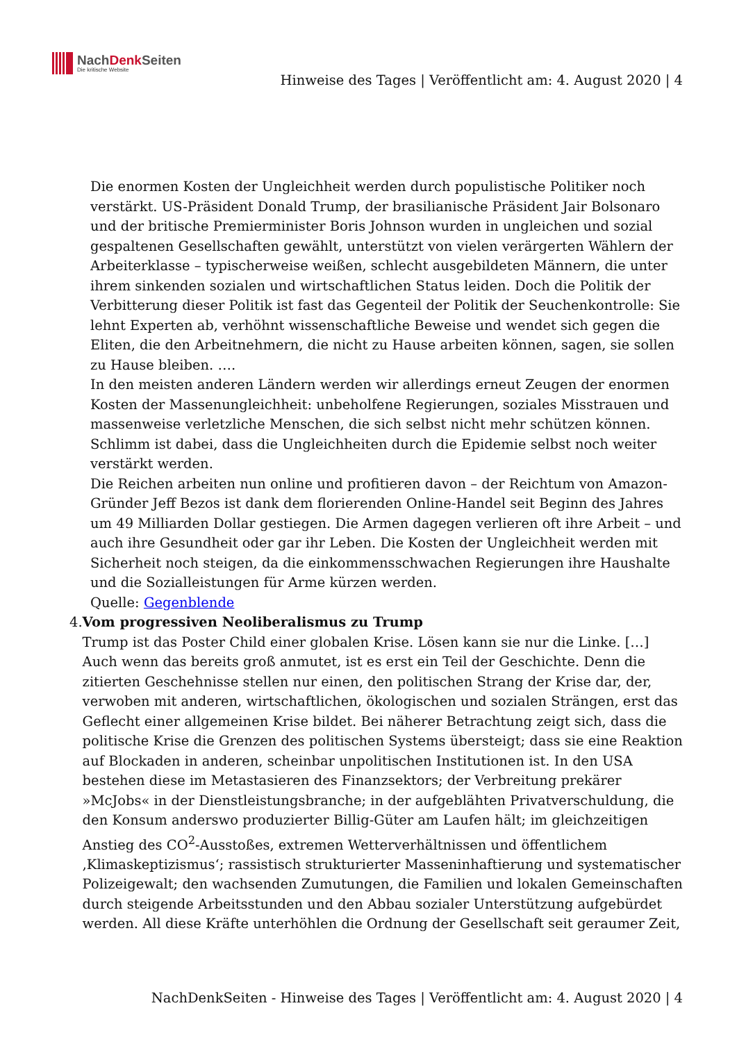NachDenk Seiten
Die kritische Website
Hinweise des Tages | Veröffentlicht am: 4. August 2020 | 4
Die enormen Kosten der Ungleichheit werden durch populistische Politiker noch verstärkt. US-Präsident Donald Trump, der brasilianische Präsident Jair Bolsonaro und der britische Premierminister Boris Johnson wurden in ungleichen und sozial gespaltenen Gesellschaften gewählt, unterstützt von vielen verärgerten Wählern der Arbeiterklasse – typischerweise weißen, schlecht ausgebildeten Männern, die unter ihrem sinkenden sozialen und wirtschaftlichen Status leiden. Doch die Politik der Verbitterung dieser Politik ist fast das Gegenteil der Politik der Seuchenkontrolle: Sie lehnt Experten ab, verhöhnt wissenschaftliche Beweise und wendet sich gegen die Eliten, die den Arbeitnehmern, die nicht zu Hause arbeiten können, sagen, sie sollen zu Hause bleiben. ….
In den meisten anderen Ländern werden wir allerdings erneut Zeugen der enormen Kosten der Massenungleichheit: unbeholfene Regierungen, soziales Misstrauen und massenweise verletzliche Menschen, die sich selbst nicht mehr schützen können. Schlimm ist dabei, dass die Ungleichheiten durch die Epidemie selbst noch weiter verstärkt werden.
Die Reichen arbeiten nun online und profitieren davon – der Reichtum von Amazon-Gründer Jeff Bezos ist dank dem florierenden Online-Handel seit Beginn des Jahres um 49 Milliarden Dollar gestiegen. Die Armen dagegen verlieren oft ihre Arbeit – und auch ihre Gesundheit oder gar ihr Leben. Die Kosten der Ungleichheit werden mit Sicherheit noch steigen, da die einkommensschwachen Regierungen ihre Haushalte und die Sozialleistungen für Arme kürzen werden.
Quelle: Gegenblende
4. Vom progressiven Neoliberalismus zu Trump
Trump ist das Poster Child einer globalen Krise. Lösen kann sie nur die Linke. […]
Auch wenn das bereits groß anmutet, ist es erst ein Teil der Geschichte. Denn die zitierten Geschehnisse stellen nur einen, den politischen Strang der Krise dar, der, verwoben mit anderen, wirtschaftlichen, ökologischen und sozialen Strängen, erst das Geflecht einer allgemeinen Krise bildet. Bei näherer Betrachtung zeigt sich, dass die politische Krise die Grenzen des politischen Systems übersteigt; dass sie eine Reaktion auf Blockaden in anderen, scheinbar unpolitischen Institutionen ist. In den USA bestehen diese im Metastasieren des Finanzsektors; der Verbreitung prekärer »McJobs« in der Dienstleistungsbranche; in der aufgeblähten Privatverschuldung, die den Konsum anderswo produzierter Billig-Güter am Laufen hält; im gleichzeitigen Anstieg des CO<sup>2</sup>-Ausstoßes, extremen Wetterverhältnissen und öffentlichem ‚Klimaskeptizismus‘; rassistisch strukturierter Masseninhaftierung und systematischer Polizeigewalt; den wachsenden Zumutungen, die Familien und lokalen Gemeinschaften durch steigende Arbeitsstunden und den Abbau sozialer Unterstützung aufgebürdet werden. All diese Kräfte unterhöhlen die Ordnung der Gesellschaft seit geraumer Zeit,
NachDenkSeiten - Hinweise des Tages | Veröffentlicht am: 4. August 2020 | 4